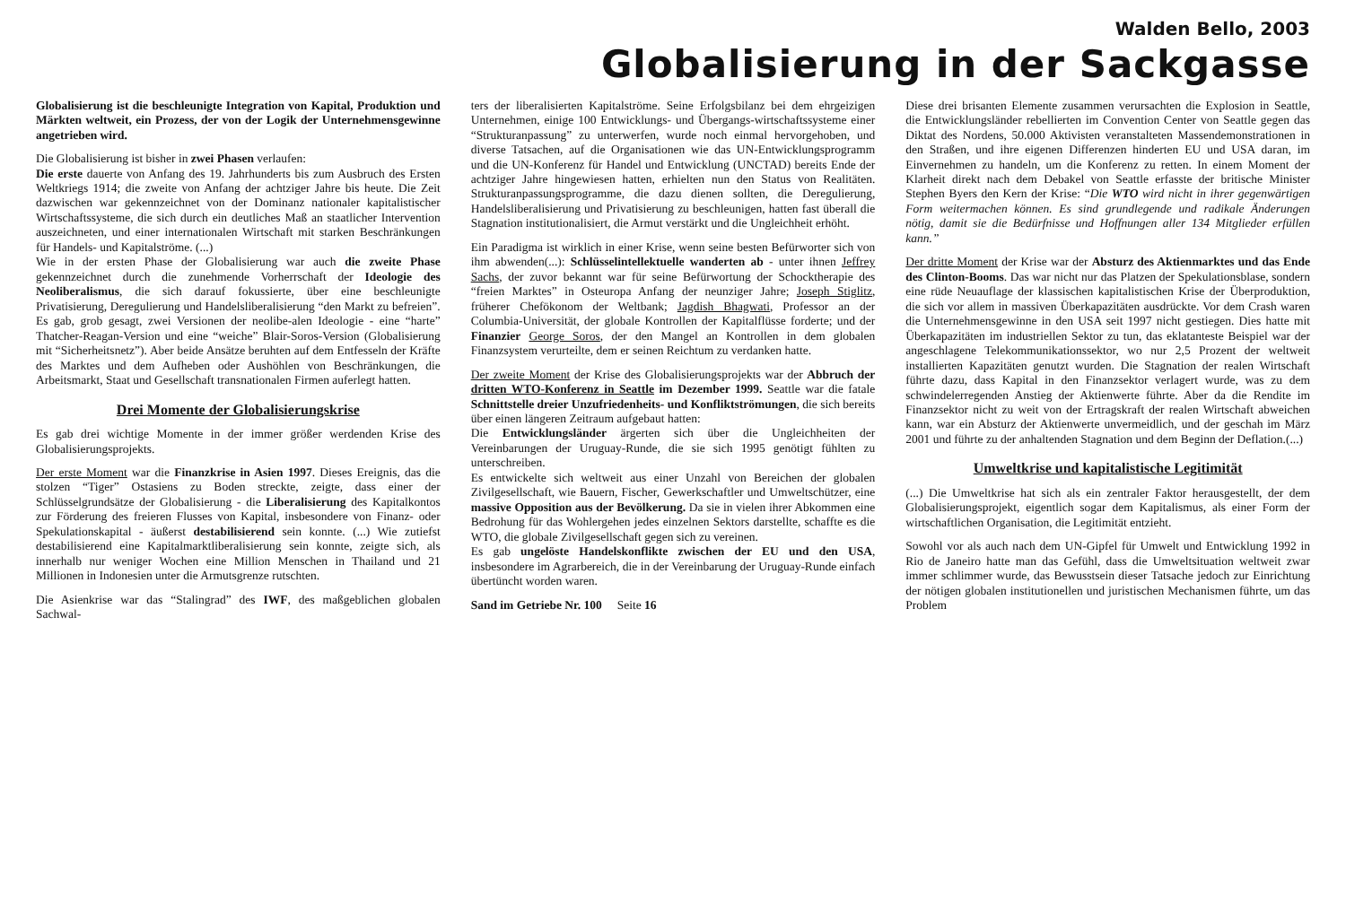Walden Bello, 2003
Globalisierung in der Sackgasse
Globalisierung ist die beschleunigte Integration von Kapital, Produktion und Märkten weltweit, ein Prozess, der von der Logik der Unternehmensgewinne angetrieben wird.
Die Globalisierung ist bisher in zwei Phasen verlaufen:
Die erste dauerte von Anfang des 19. Jahrhunderts bis zum Ausbruch des Ersten Weltkriegs 1914; die zweite von Anfang der achtziger Jahre bis heute. Die Zeit dazwischen war gekennzeichnet von der Dominanz nationaler kapitalistischer Wirtschaftssysteme, die sich durch ein deutliches Maß an staatlicher Intervention auszeichneten, und einer internationalen Wirtschaft mit starken Beschränkungen für Handels- und Kapitalströme. (...)
Wie in der ersten Phase der Globalisierung war auch die zweite Phase gekennzeichnet durch die zunehmende Vorherrschaft der Ideologie des Neoliberalismus, die sich darauf fokussierte, über eine beschleunigte Privatisierung, Deregulierung und Handelsliberalisierung “den Markt zu befreien”. Es gab, grob gesagt, zwei Versionen der neolibe-alen Ideologie - eine “harte” Thatcher-Reagan-Version und eine “weiche” Blair-Soros-Version (Globalisierung mit “Sicherheitsnetz”). Aber beide Ansätze beruhten auf dem Entfesseln der Kräfte des Marktes und dem Aufheben oder Aushöhlen von Beschränkungen, die Arbeitsmarkt, Staat und Gesellschaft transnationalen Firmen auferlegt hatten.
Drei Momente der Globalisierungskrise
Es gab drei wichtige Momente in der immer größer werdenden Krise des Globalisierungsprojekts.
Der erste Moment war die Finanzkrise in Asien 1997. Dieses Ereignis, das die stolzen “Tiger” Ostasiens zu Boden streckte, zeigte, dass einer der Schlüsselgrundsätze der Globalisierung - die Liberalisierung des Kapitalkontos zur Förderung des freieren Flusses von Kapital, insbesondere von Finanz- oder Spekulationskapital - äußerst destabilisierend sein konnte. (...) Wie zutiefst destabilisierend eine Kapitalmarktliberalisierung sein konnte, zeigte sich, als innerhalb nur weniger Wochen eine Million Menschen in Thailand und 21 Millionen in Indonesien unter die Armutsgrenze rutschten.
Die Asienkrise war das “Stalingrad” des IWF, des maßgeblichen globalen Sachwal-
ters der liberalisierten Kapitalströme. Seine Erfolgsbilanz bei dem ehrgeizigen Unternehmen, einige 100 Entwicklungs- und Übergangs-wirtschaftssysteme einer “Strukturanpassung” zu unterwerfen, wurde noch einmal hervorgehoben, und diverse Tatsachen, auf die Organisationen wie das UN-Entwicklungsprogramm und die UN-Konferenz für Handel und Entwicklung (UNCTAD) bereits Ende der achtziger Jahre hingewiesen hatten, erhielten nun den Status von Realitäten. Strukturanpassungsprogramme, die dazu dienen sollten, die Deregulierung, Handelsliberalisierung und Privatisierung zu beschleunigen, hatten fast überall die Stagnation institutionalisiert, die Armut verstärkt und die Ungleichheit erhöht.
Ein Paradigma ist wirklich in einer Krise, wenn seine besten Befürworter sich von ihm abwenden(...): Schlüsselintellektuelle wanderten ab - unter ihnen Jeffrey Sachs, der zuvor bekannt war für seine Befürwortung der Schocktherapie des “freien Marktes” in Osteuropa Anfang der neunziger Jahre; Joseph Stiglitz, früherer Chefökonom der Weltbank; Jagdish Bhagwati, Professor an der Columbia-Universität, der globale Kontrollen der Kapitalflüsse forderte; und der Finanzier George Soros, der den Mangel an Kontrollen in dem globalen Finanzsystem verurteilte, dem er seinen Reichtum zu verdanken hatte.
Der zweite Moment der Krise des Globalisierungsprojekts war der Abbruch der dritten WTO-Konferenz in Seattle im Dezember 1999. Seattle war die fatale Schnittstelle dreier Unzufriedenheits- und Konfliktströmungen, die sich bereits über einen längeren Zeitraum aufgebaut hatten:
Die Entwicklungsländer ärgerten sich über die Ungleichheiten der Vereinbarungen der Uruguay-Runde, die sie sich 1995 genötigt fühlten zu unterschreiben.
Es entwickelte sich weltweit aus einer Unzahl von Bereichen der globalen Zivilgesellschaft, wie Bauern, Fischer, Gewerkschaftler und Umweltschützer, eine massive Opposition aus der Bevölkerung. Da sie in vielen ihrer Abkommen eine Bedrohung für das Wohlergehen jedes einzelnen Sektors darstellte, schaffte es die WTO, die globale Zivilgesellschaft gegen sich zu vereinen.
Es gab ungelöste Handelskonflikte zwischen der EU und den USA, insbesondere im Agrarbereich, die in der Vereinbarung der Uruguay-Runde einfach übertüncht worden waren.
Sand im Getriebe Nr. 100 Seite 16
Diese drei brisanten Elemente zusammen verursachten die Explosion in Seattle, die Entwicklungsländer rebellierten im Convention Center von Seattle gegen das Diktat des Nordens, 50.000 Aktivisten veranstalteten Massendemonstrationen in den Straßen, und ihre eigenen Differenzen hinderten EU und USA daran, im Einvernehmen zu handeln, um die Konferenz zu retten. In einem Moment der Klarheit direkt nach dem Debakel von Seattle erfasste der britische Minister Stephen Byers den Kern der Krise: “Die WTO wird nicht in ihrer gegenwärtigen Form weitermachen können. Es sind grundlegende und radikale Änderungen nötig, damit sie die Bedürfnisse und Hoffnungen aller 134 Mitglieder erfüllen kann.”
Der dritte Moment der Krise war der Absturz des Aktienmarktes und das Ende des Clinton-Booms. Das war nicht nur das Platzen der Spekulationsblase, sondern eine rüde Neuauflage der klassischen kapitalistischen Krise der Überproduktion, die sich vor allem in massiven Überkapazitäten ausdrückte. Vor dem Crash waren die Unternehmensgewinne in den USA seit 1997 nicht gestiegen. Dies hatte mit Überkapazitäten im industriellen Sektor zu tun, das eklatanteste Beispiel war der angeschlagene Telekommunikationssektor, wo nur 2,5 Prozent der weltweit installierten Kapazitäten genutzt wurden. Die Stagnation der realen Wirtschaft führte dazu, dass Kapital in den Finanzsektor verlagert wurde, was zu dem schwindelerregenden Anstieg der Aktienwerte führte. Aber da die Rendite im Finanzsektor nicht zu weit von der Ertragskraft der realen Wirtschaft abweichen kann, war ein Absturz der Aktienwerte unvermeidlich, und der geschah im März 2001 und führte zu der anhaltenden Stagnation und dem Beginn der Deflation.(...)
Umweltkrise und kapitalistische Legitimität
(...) Die Umweltkrise hat sich als ein zentraler Faktor herausgestellt, der dem Globalisierungsprojekt, eigentlich sogar dem Kapitalismus, als einer Form der wirtschaftlichen Organisation, die Legitimität entzieht.
Sowohl vor als auch nach dem UN-Gipfel für Umwelt und Entwicklung 1992 in Rio de Janeiro hatte man das Gefühl, dass die Umweltsituation weltweit zwar immer schlimmer wurde, das Bewusstsein dieser Tatsache jedoch zur Einrichtung der nötigen globalen institutionellen und juristischen Mechanismen führte, um das Problem